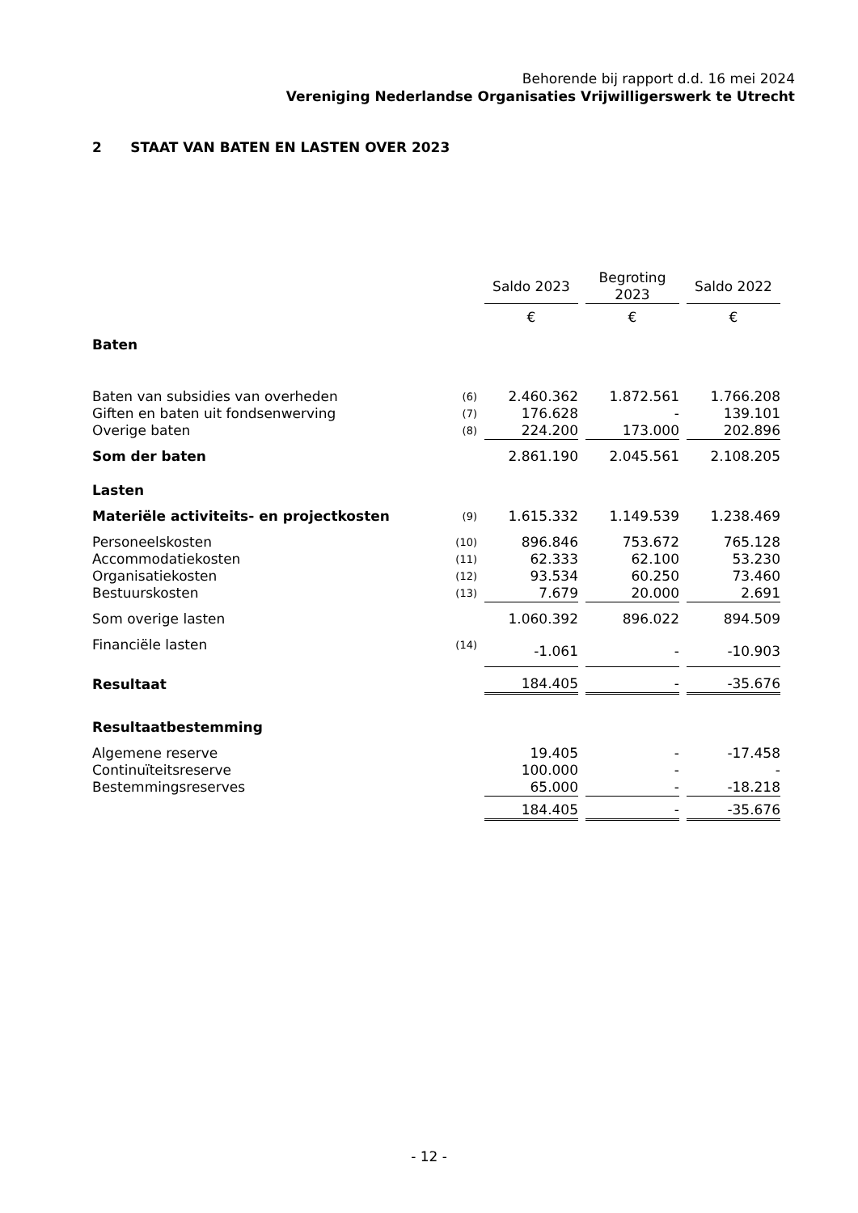Behorende bij rapport d.d. 16 mei 2024
Vereniging Nederlandse Organisaties Vrijwilligerswerk te Utrecht
2 STAAT VAN BATEN EN LASTEN OVER 2023
| | | Saldo 2023 | Begroting 2023 | Saldo 2022 |
| --- | --- | --- | --- | --- |
| | | € | € | € |
| Baten | | | | |
| Baten van subsidies van overheden | (6) | 2.460.362 | 1.872.561 | 1.766.208 |
| Giften en baten uit fondsenwerving | (7) | 176.628 | - | 139.101 |
| Overige baten | (8) | 224.200 | 173.000 | 202.896 |
| Som der baten | | 2.861.190 | 2.045.561 | 2.108.205 |
| Lasten | | | | |
| Materiële activiteits- en projectkosten | (9) | 1.615.332 | 1.149.539 | 1.238.469 |
| Personeelskosten | (10) | 896.846 | 753.672 | 765.128 |
| Accommodatiekosten | (11) | 62.333 | 62.100 | 53.230 |
| Organisatiekosten | (12) | 93.534 | 60.250 | 73.460 |
| Bestuurskosten | (13) | 7.679 | 20.000 | 2.691 |
| Som overige lasten | | 1.060.392 | 896.022 | 894.509 |
| Financiële lasten | (14) | -1.061 | - | -10.903 |
| Resultaat | | 184.405 | - | -35.676 |
| Resultaatbestemming | | | | |
| Algemene reserve | | 19.405 | - | -17.458 |
| Continuïteitsreserve | | 100.000 | - | - |
| Bestemmingsreserves | | 65.000 | - | -18.218 |
| | | 184.405 | - | -35.676 |
- 12 -